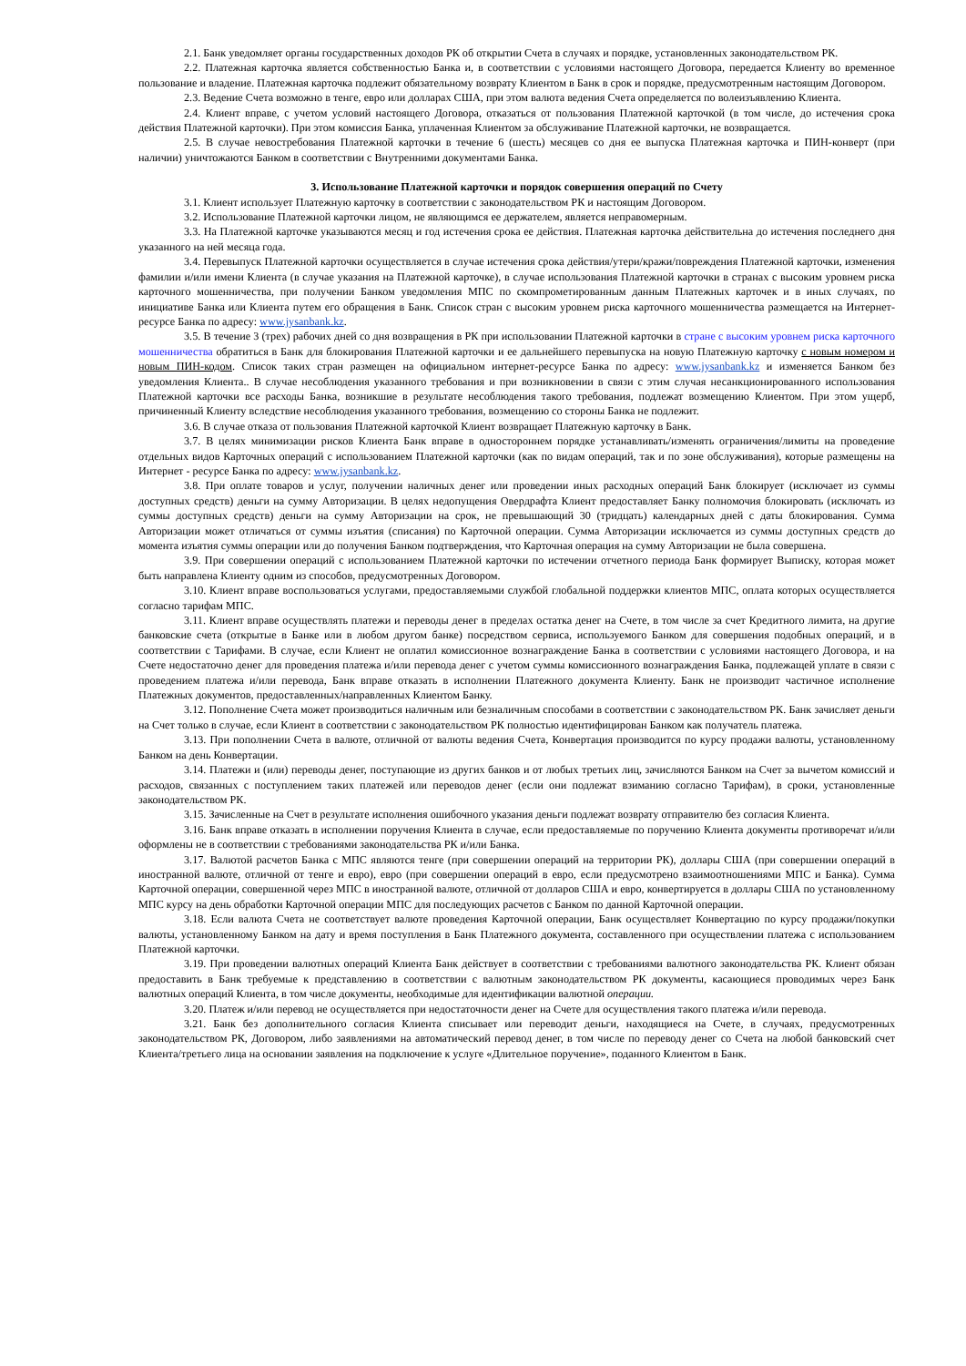2.1. Банк уведомляет органы государственных доходов РК об открытии Счета в случаях и порядке, установленных законодательством РК.
2.2. Платежная карточка является собственностью Банка и, в соответствии с условиями настоящего Договора, передается Клиенту во временное пользование и владение. Платежная карточка подлежит обязательному возврату Клиентом в Банк в срок и порядке, предусмотренным настоящим Договором.
2.3. Ведение Счета возможно в тенге, евро или долларах США, при этом валюта ведения Счета определяется по волеизъявлению Клиента.
2.4. Клиент вправе, с учетом условий настоящего Договора, отказаться от пользования Платежной карточкой (в том числе, до истечения срока действия Платежной карточки). При этом комиссия Банка, уплаченная Клиентом за обслуживание Платежной карточки, не возвращается.
2.5. В случае невостребования Платежной карточки в течение 6 (шесть) месяцев со дня ее выпуска Платежная карточка и ПИН-конверт (при наличии) уничтожаются Банком в соответствии с Внутренними документами Банка.
3. Использование Платежной карточки и порядок совершения операций по Счету
3.1. Клиент использует Платежную карточку в соответствии с законодательством РК и настоящим Договором.
3.2. Использование Платежной карточки лицом, не являющимся ее держателем, является неправомерным.
3.3. На Платежной карточке указываются месяц и год истечения срока ее действия. Платежная карточка действительна до истечения последнего дня указанного на ней месяца года.
3.4. Перевыпуск Платежной карточки осуществляется в случае истечения срока действия/утери/кражи/повреждения Платежной карточки, изменения фамилии и/или имени Клиента (в случае указания на Платежной карточке), в случае использования Платежной карточки в странах с высоким уровнем риска карточного мошенничества, при получении Банком уведомления МПС по скомпрометированным данным Платежных карточек и в иных случаях, по инициативе Банка или Клиента путем его обращения в Банк. Список стран с высоким уровнем риска карточного мошенничества размещается на Интернет-ресурсе Банка по адресу: www.jysanbank.kz.
3.5. В течение 3 (трех) рабочих дней со дня возвращения в РК при использовании Платежной карточки в стране с высоким уровнем риска карточного мошенничества обратиться в Банк для блокирования Платежной карточки и ее дальнейшего перевыпуска на новую Платежную карточку с новым номером и новым ПИН-кодом. Список таких стран размещен на официальном интернет-ресурсе Банка по адресу: www.jysanbank.kz и изменяется Банком без уведомления Клиента.. В случае несоблюдения указанного требования и при возникновении в связи с этим случая несанкционированного использования Платежной карточки все расходы Банка, возникшие в результате несоблюдения такого требования, подлежат возмещению Клиентом. При этом ущерб, причиненный Клиенту вследствие несоблюдения указанного требования, возмещению со стороны Банка не подлежит.
3.6. В случае отказа от пользования Платежной карточкой Клиент возвращает Платежную карточку в Банк.
3.7. В целях минимизации рисков Клиента Банк вправе в одностороннем порядке устанавливать/изменять ограничения/лимиты на проведение отдельных видов Карточных операций с использованием Платежной карточки (как по видам операций, так и по зоне обслуживания), которые размещены на Интернет - ресурсе Банка по адресу: www.jysanbank.kz.
3.8. При оплате товаров и услуг, получении наличных денег или проведении иных расходных операций Банк блокирует (исключает из суммы доступных средств) деньги на сумму Авторизации. В целях недопущения Овердрафта Клиент предоставляет Банку полномочия блокировать (исключать из суммы доступных средств) деньги на сумму Авторизации на срок, не превышающий 30 (тридцать) календарных дней с даты блокирования. Сумма Авторизации может отличаться от суммы изъятия (списания) по Карточной операции. Сумма Авторизации исключается из суммы доступных средств до момента изъятия суммы операции или до получения Банком подтверждения, что Карточная операция на сумму Авторизации не была совершена.
3.9. При совершении операций с использованием Платежной карточки по истечении отчетного периода Банк формирует Выписку, которая может быть направлена Клиенту одним из способов, предусмотренных Договором.
3.10. Клиент вправе воспользоваться услугами, предоставляемыми службой глобальной поддержки клиентов МПС, оплата которых осуществляется согласно тарифам МПС.
3.11. Клиент вправе осуществлять платежи и переводы денег в пределах остатка денег на Счете, в том числе за счет Кредитного лимита, на другие банковские счета (открытые в Банке или в любом другом банке) посредством сервиса, используемого Банком для совершения подобных операций, и в соответствии с Тарифами. В случае, если Клиент не оплатил комиссионное вознаграждение Банка в соответствии с условиями настоящего Договора, и на Счете недостаточно денег для проведения платежа и/или перевода денег с учетом суммы комиссионного вознаграждения Банка, подлежащей уплате в связи с проведением платежа и/или перевода, Банк вправе отказать в исполнении Платежного документа Клиенту. Банк не производит частичное исполнение Платежных документов, предоставленных/направленных Клиентом Банку.
3.12. Пополнение Счета может производиться наличным или безналичным способами в соответствии с законодательством РК. Банк зачисляет деньги на Счет только в случае, если Клиент в соответствии с законодательством РК полностью идентифицирован Банком как получатель платежа.
3.13. При пополнении Счета в валюте, отличной от валюты ведения Счета, Конвертация производится по курсу продажи валюты, установленному Банком на день Конвертации.
3.14. Платежи и (или) переводы денег, поступающие из других банков и от любых третьих лиц, зачисляются Банком на Счет за вычетом комиссий и расходов, связанных с поступлением таких платежей или переводов денег (если они подлежат взиманию согласно Тарифам), в сроки, установленные законодательством РК.
3.15. Зачисленные на Счет в результате исполнения ошибочного указания деньги подлежат возврату отправителю без согласия Клиента.
3.16. Банк вправе отказать в исполнении поручения Клиента в случае, если предоставляемые по поручению Клиента документы противоречат и/или оформлены не в соответствии с требованиями законодательства РК и/или Банка.
3.17. Валютой расчетов Банка с МПС являются тенге (при совершении операций на территории РК), доллары США (при совершении операций в иностранной валюте, отличной от тенге и евро), евро (при совершении операций в евро, если предусмотрено взаимоотношениями МПС и Банка). Сумма Карточной операции, совершенной через МПС в иностранной валюте, отличной от долларов США и евро, конвертируется в доллары США по установленному МПС курсу на день обработки Карточной операции МПС для последующих расчетов с Банком по данной Карточной операции.
3.18. Если валюта Счета не соответствует валюте проведения Карточной операции, Банк осуществляет Конвертацию по курсу продажи/покупки валюты, установленному Банком на дату и время поступления в Банк Платежного документа, составленного при осуществлении платежа с использованием Платежной карточки.
3.19. При проведении валютных операций Клиента Банк действует в соответствии с требованиями валютного законодательства РК. Клиент обязан предоставить в Банк требуемые к представлению в соответствии с валютным законодательством РК документы, касающиеся проводимых через Банк валютных операций Клиента, в том числе документы, необходимые для идентификации валютной операции.
3.20. Платеж и/или перевод не осуществляется при недостаточности денег на Счете для осуществления такого платежа и/или перевода.
3.21. Банк без дополнительного согласия Клиента списывает или переводит деньги, находящиеся на Счете, в случаях, предусмотренных законодательством РК, Договором, либо заявлениями на автоматический перевод денег, в том числе по переводу денег со Счета на любой банковский счет Клиента/третьего лица на основании заявления на подключение к услуге «Длительное поручение», поданного Клиентом в Банк.